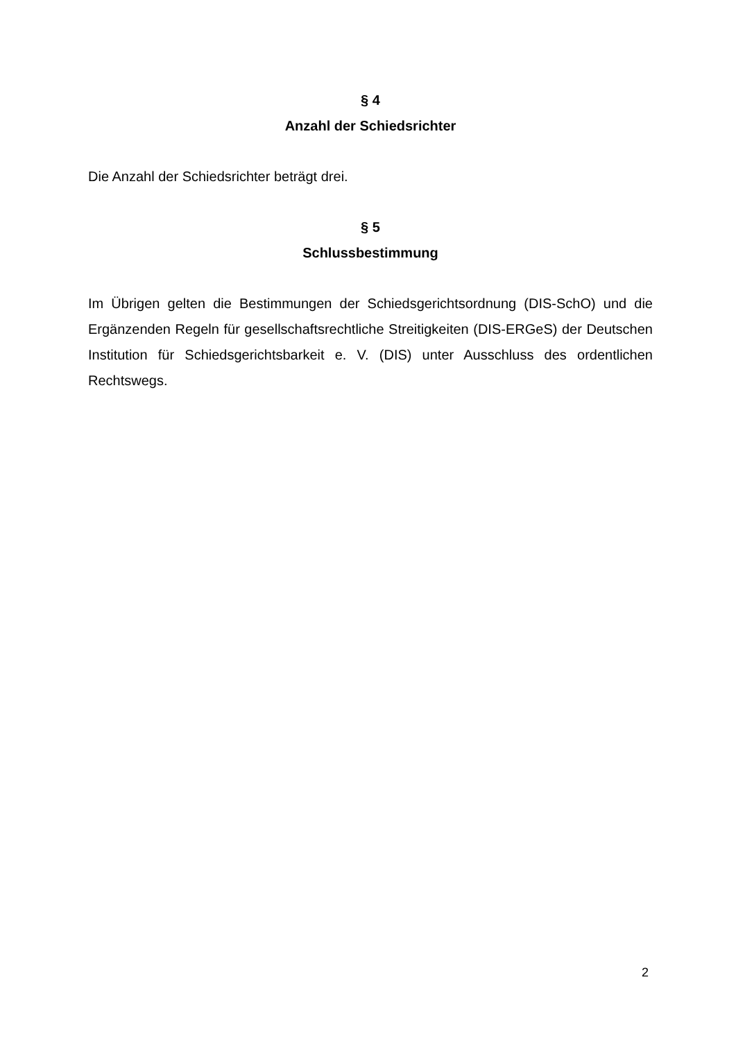§ 4
Anzahl der Schiedsrichter
Die Anzahl der Schiedsrichter beträgt drei.
§ 5
Schlussbestimmung
Im Übrigen gelten die Bestimmungen der Schiedsgerichtsordnung (DIS-SchO) und die Ergänzenden Regeln für gesellschaftsrechtliche Streitigkeiten (DIS-ERGeS) der Deutschen Institution für Schiedsgerichtsbarkeit e. V. (DIS) unter Ausschluss des ordentlichen Rechtswegs.
2